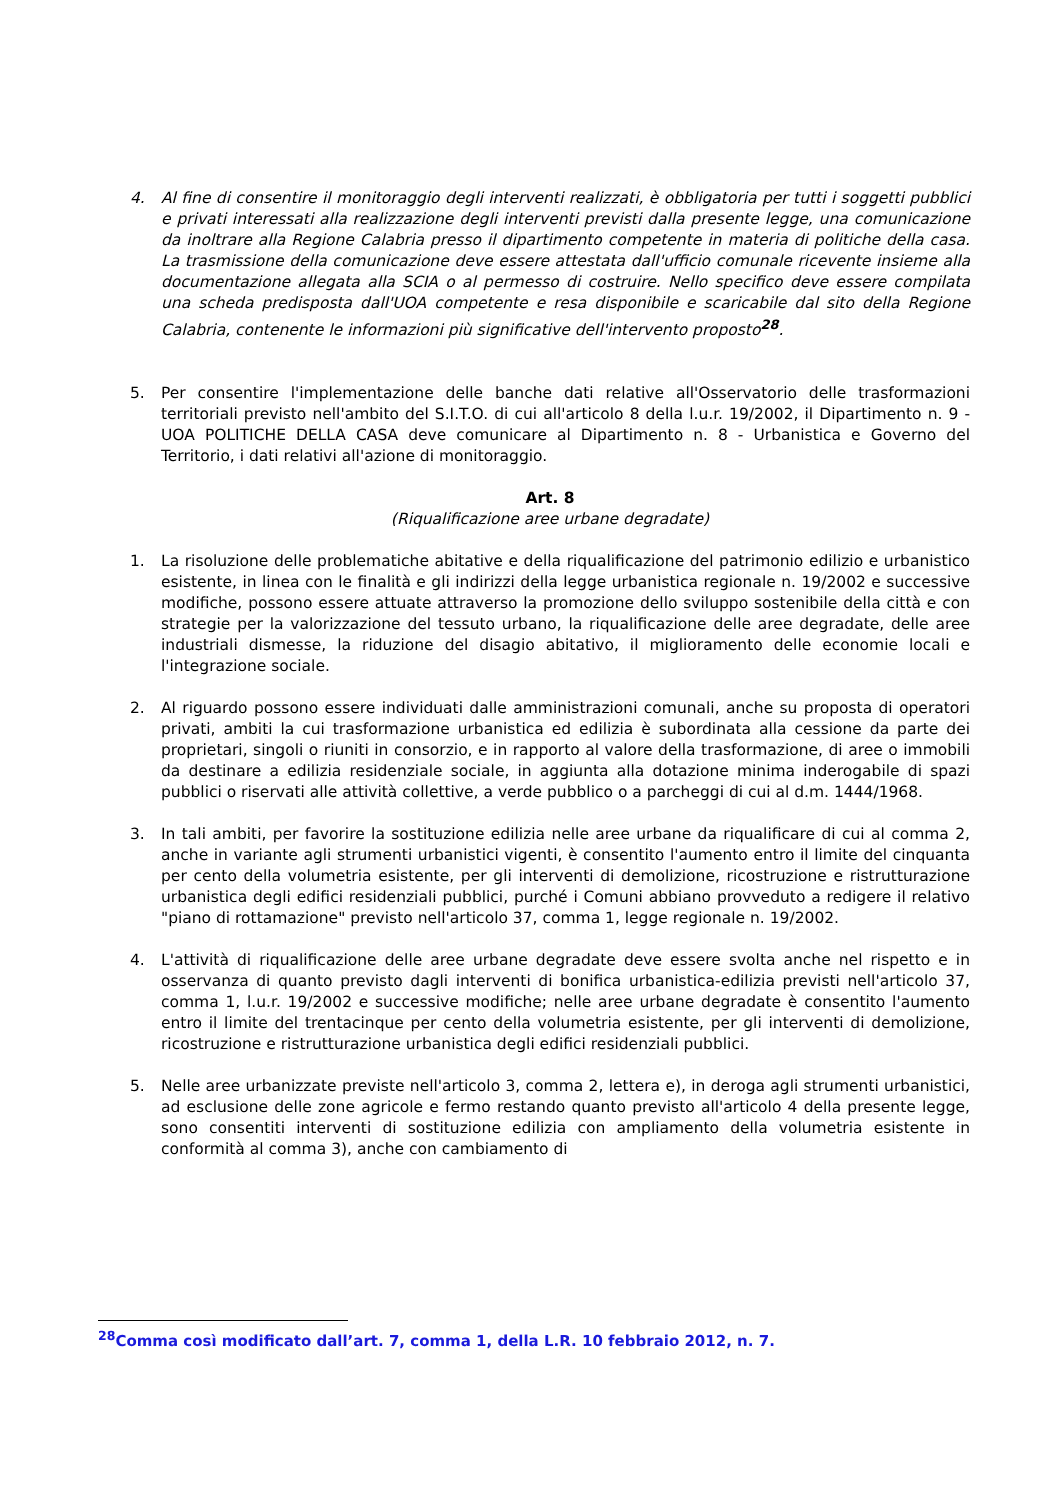4. Al fine di consentire il monitoraggio degli interventi realizzati, è obbligatoria per tutti i soggetti pubblici e privati interessati alla realizzazione degli interventi previsti dalla presente legge, una comunicazione da inoltrare alla Regione Calabria presso il dipartimento competente in materia di politiche della casa. La trasmissione della comunicazione deve essere attestata dall'ufficio comunale ricevente insieme alla documentazione allegata alla SCIA o al permesso di costruire. Nello specifico deve essere compilata una scheda predisposta dall'UOA competente e resa disponibile e scaricabile dal sito della Regione Calabria, contenente le informazioni più significative dell'intervento proposto<sup>28</sup>.
5. Per consentire l'implementazione delle banche dati relative all'Osservatorio delle trasformazioni territoriali previsto nell'ambito del S.I.T.O. di cui all'articolo 8 della l.u.r. 19/2002, il Dipartimento n. 9 - UOA POLITICHE DELLA CASA deve comunicare al Dipartimento n. 8 - Urbanistica e Governo del Territorio, i dati relativi all'azione di monitoraggio.
Art. 8
(Riqualificazione aree urbane degradate)
1. La risoluzione delle problematiche abitative e della riqualificazione del patrimonio edilizio e urbanistico esistente, in linea con le finalità e gli indirizzi della legge urbanistica regionale n. 19/2002 e successive modifiche, possono essere attuate attraverso la promozione dello sviluppo sostenibile della città e con strategie per la valorizzazione del tessuto urbano, la riqualificazione delle aree degradate, delle aree industriali dismesse, la riduzione del disagio abitativo, il miglioramento delle economie locali e l'integrazione sociale.
2. Al riguardo possono essere individuati dalle amministrazioni comunali, anche su proposta di operatori privati, ambiti la cui trasformazione urbanistica ed edilizia è subordinata alla cessione da parte dei proprietari, singoli o riuniti in consorzio, e in rapporto al valore della trasformazione, di aree o immobili da destinare a edilizia residenziale sociale, in aggiunta alla dotazione minima inderogabile di spazi pubblici o riservati alle attività collettive, a verde pubblico o a parcheggi di cui al d.m. 1444/1968.
3. In tali ambiti, per favorire la sostituzione edilizia nelle aree urbane da riqualificare di cui al comma 2, anche in variante agli strumenti urbanistici vigenti, è consentito l'aumento entro il limite del cinquanta per cento della volumetria esistente, per gli interventi di demolizione, ricostruzione e ristrutturazione urbanistica degli edifici residenziali pubblici, purché i Comuni abbiano provveduto a redigere il relativo "piano di rottamazione" previsto nell'articolo 37, comma 1, legge regionale n. 19/2002.
4. L'attività di riqualificazione delle aree urbane degradate deve essere svolta anche nel rispetto e in osservanza di quanto previsto dagli interventi di bonifica urbanistica-edilizia previsti nell'articolo 37, comma 1, l.u.r. 19/2002 e successive modifiche; nelle aree urbane degradate è consentito l'aumento entro il limite del trentacinque per cento della volumetria esistente, per gli interventi di demolizione, ricostruzione e ristrutturazione urbanistica degli edifici residenziali pubblici.
5. Nelle aree urbanizzate previste nell'articolo 3, comma 2, lettera e), in deroga agli strumenti urbanistici, ad esclusione delle zone agricole e fermo restando quanto previsto all'articolo 4 della presente legge, sono consentiti interventi di sostituzione edilizia con ampliamento della volumetria esistente in conformità al comma 3), anche con cambiamento di
<sup>28</sup> Comma così modificato dall’art. 7, comma 1, della L.R. 10 febbraio 2012, n. 7.